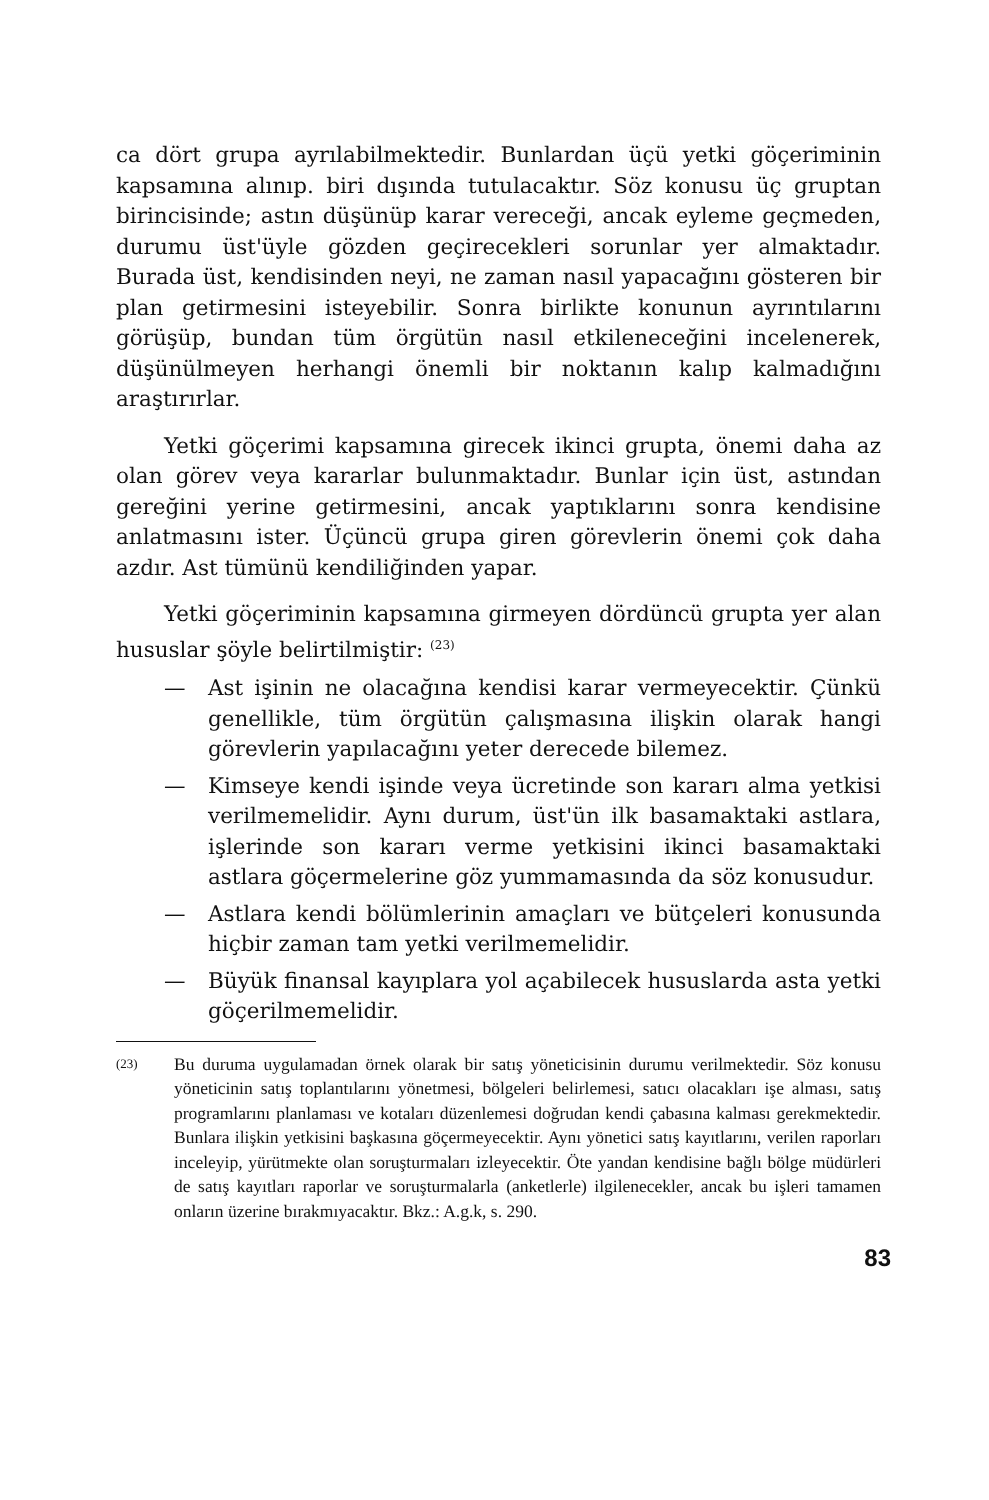ca dört grupa ayrılabilmektedir. Bunlardan üçü yetki göçerimi­nin kapsamına alınıp. biri dışında tutulacaktır. Söz konusu üç gruptan birincisinde; astın düşünüp karar vereceği, ancak eyle­me geçmeden, durumu üst'üyle gözden geçirecekleri sorunlar yer almaktadır. Burada üst, kendisinden neyi, ne zaman nasıl yapa­cağını gösteren bir plan getirmesini isteyebilir. Sonra birlikte konunun ayrıntılarını görüşüp, bundan tüm örgütün nasıl etki­leneceğini incelenerek, düşünülmeyen herhangi önemli bir nok­tanın kalıp kalmadığını araştırırlar.
Yetki göçerimi kapsamına girecek ikinci grupta, önemi da­ha az olan görev veya kararlar bulunmaktadır. Bunlar için üst, astından gereğini yerine getirmesini, ancak yaptıklarını sonra kendisine anlatmasını ister. Üçüncü grupa giren görevlerin öne­mi çok daha azdır. Ast tümünü kendiliğinden yapar.
Yetki göçeriminin kapsamına girmeyen dördüncü grupta yer alan hususlar şöyle belirtilmiştir: <sup>(23)</sup>
— Ast işinin ne olacağına kendisi karar vermeyecektir. Çünkü genellikle, tüm örgütün çalışmasına ilişkin olarak hangi görevlerin yapılacağını yeter derecede bilemez.
— Kimseye kendi işinde veya ücretinde son kararı alma yet­kisi verilmemelidir. Aynı durum, üst'ün ilk basamaktaki astlara, işlerinde son kararı verme yetkisini ikinci basa­maktaki astlara göçermelerine göz yummamasında da söz konusudur.
— Astlara kendi bölümlerinin amaçları ve bütçeleri konusun­da hiçbir zaman tam yetki verilmemelidir.
— Büyük finansal kayıplara yol açabilecek hususlarda asta yetki göçerilmemelidir.
(23) Bu duruma uygulamadan örnek olarak bir satış yöneticisinin duru­mu verilmektedir. Söz konusu yöneticinin satış toplantılarını yönetme­si, bölgeleri belirlemesi, satıcı olacakları işe alması, satış programları­nı planlaması ve kotaları düzenlemesi doğrudan kendi çabasına kal­ması gerekmektedir. Bunlara ilişkin yetkisini başkasına göçermeyecek­tir. Aynı yönetici satış kayıtlarını, verilen raporları inceleyip, yürüt­mekte olan soruşturmaları izleyecektir. Öte yandan kendisine bağlı böl­ge müdürleri de satış kayıtları raporlar ve soruşturmalarla (anketler­le) ilgilenecekler, ancak bu işleri tamamen onların üzerine bırakmıya­caktır. Bkz.: A.g.k, s. 290.
83